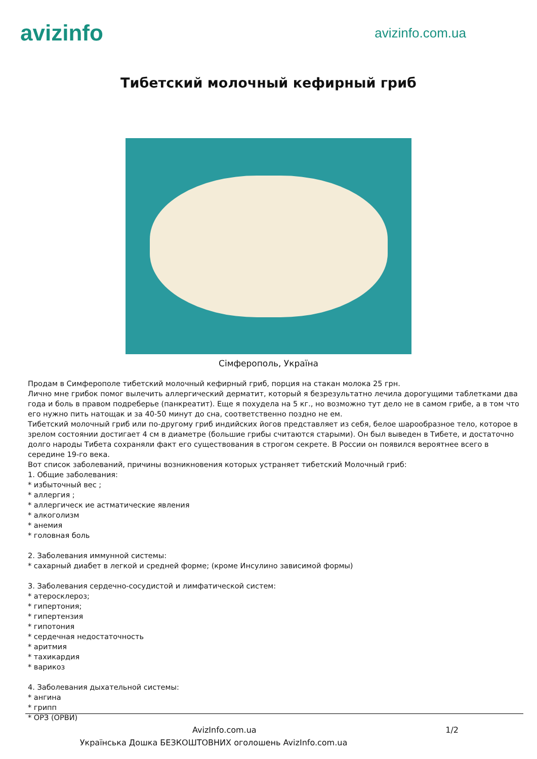avizinfo
avizinfo.com.ua
Тибетский молочный кефирный гриб
Сімферополь, Україна
Продам в Симферополе тибетский молочный кефирный гриб, порция на стакан молока 25 грн.
Лично мне грибок помог вылечить аллергический дерматит, который я безрезультатно лечила дорогущими таблетками два года и боль в правом подреберье (панкреатит). Еще я похудела на 5 кг., но возможно тут дело не в самом грибе, а в том что его нужно пить натощак и за 40-50 минут до сна, соответственно поздно не ем.
Тибетский молочный гриб или по-другому гриб индийских йогов представляет из себя, белое шарообразное тело, которое в зрелом состоянии достигает 4 см в диаметре (большие грибы считаются старыми). Он был выведен в Тибете, и достаточно долго народы Тибета сохраняли факт его существования в строгом секрете. В России он появился вероятнее всего в середине 19-го века.
Вот список заболеваний, причины возникновения которых устраняет тибетский Молочный гриб:
1. Общие заболевания:
* избыточный вес ;
* аллергия ;
* аллергическ ие астматические явления
* алкоголизм
* анемия
* головная боль
2. Заболевания иммунной системы:
* сахарный диабет в легкой и средней форме; (кроме Инсулино зависимой формы)
3. Заболевания сердечно-сосудистой и лимфатической систем:
* атеросклероз;
* гипертония;
* гипертензия
* гипотония
* сердечная недостаточность
* аритмия
* тахикардия
* варикоз
4. Заболевания дыхательной системы:
* ангина
* грипп
* ОРЗ (ОРВИ)
AvizInfo.com.ua 1/2
Українська Дошка БЕЗКОШТОВНИХ оголошень AvizInfo.com.ua